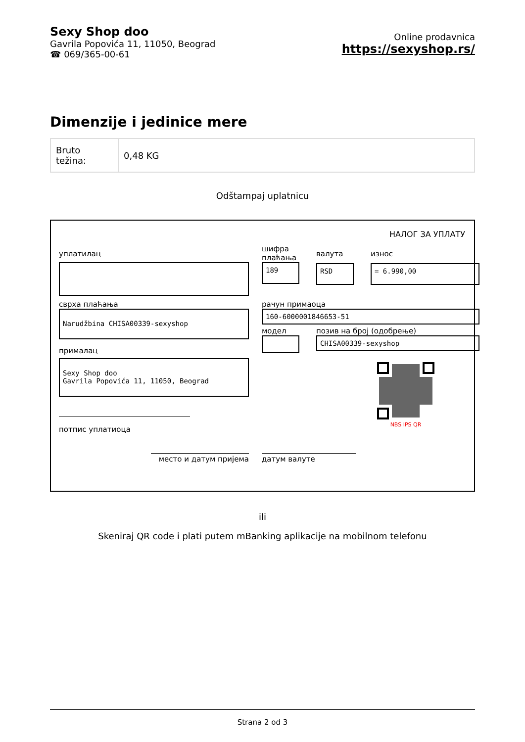Sexy Shop doo
Gavrila Popovića 11, 11050, Beograd
☎ 069/365-00-61
Online prodavnica
https://sexyshop.rs/
Dimenzije i jedinice mere
| Bruto težina: | 0,48 KG |
Odštampaj uplatnicu
НАЛОГ ЗА УПЛАТУ
уплатилац
сврха плаћања
Narudžbina CHISA00339-sexyshop
прималац
Sexy Shop doo
Gavrila Popovića 11, 11050, Beograd
потпис уплатиоца
шифра плаћања
189
валута
RSD
износ
= 6.990,00
рачун примаоца
160-6000001846653-51
модел позив на број (одобрење)
CHISA00339-sexyshop
NBS IPS QR
место и датум пријема датум валуте
ili
Skeniraj QR code i plati putem mBanking aplikacije na mobilnom telefonu
Strana 2 od 3